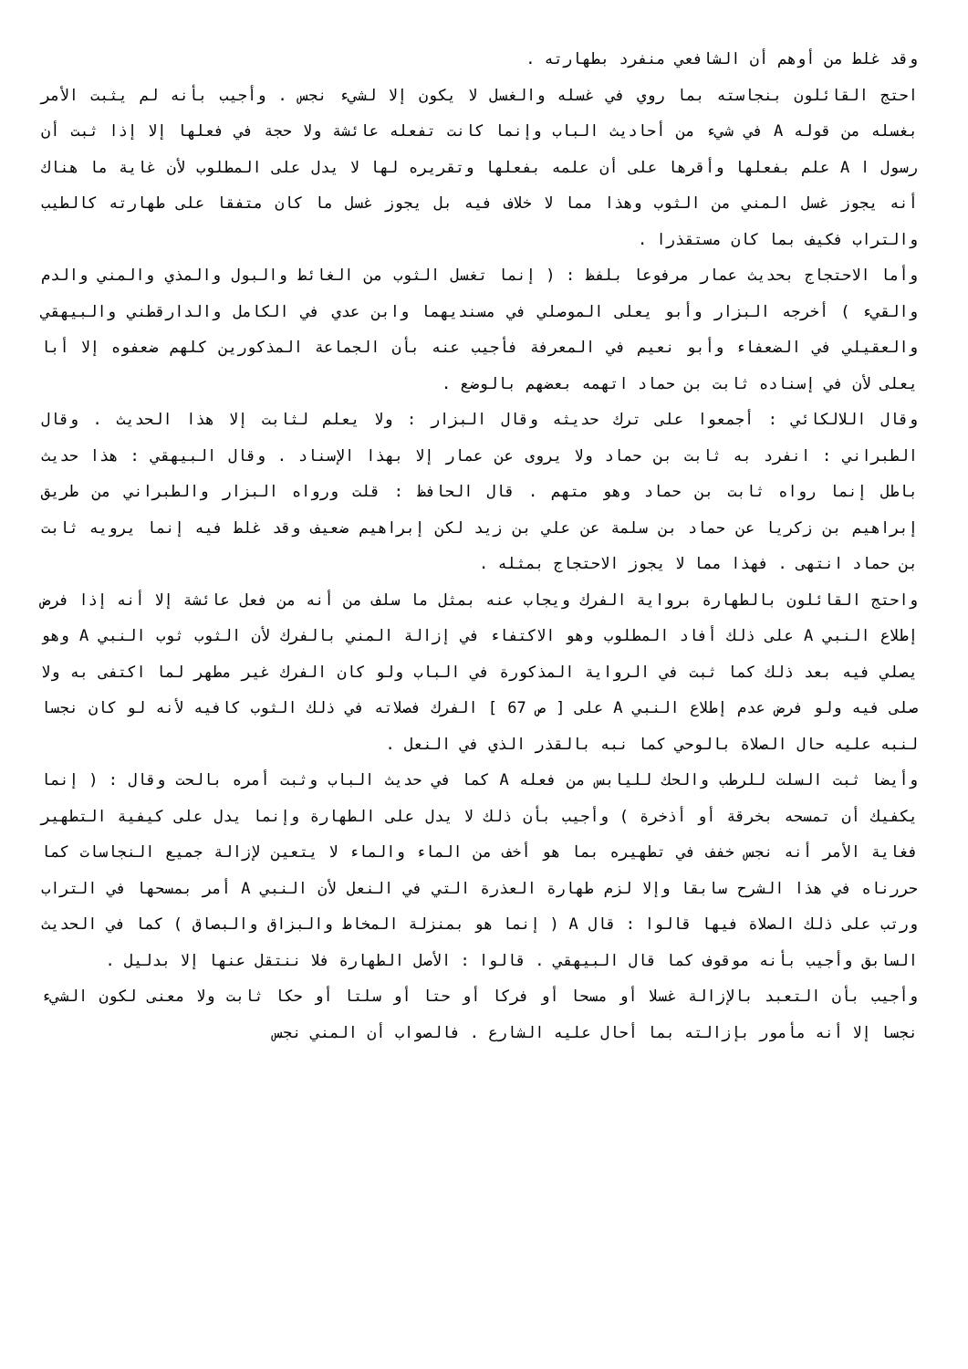وقد غلط من أوهم أن الشافعي منفرد بطهارته .
احتج القائلون بنجاسته بما روي في غسله والغسل لا يكون إلا لشيء نجس . وأجيب بأنه لم يثبت الأمر بغسله من قوله A في شيء من أحاديث الباب وإنما كانت تفعله عائشة ولا حجة في فعلها إلا إذا ثبت أن رسول ا A علم بفعلها وأقرها على أن علمه بفعلها وتقريره لها لا يدل على المطلوب لأن غاية ما هناك أنه يجوز غسل المني من الثوب وهذا مما لا خلاف فيه بل يجوز غسل ما كان متفقا على طهارته كالطيب والتراب فكيف بما كان مستقذرا .
وأما الاحتجاج بحديث عمار مرفوعا بلفظ : ( إنما تغسل الثوب من الغائط والبول والمذي والمني والدم والقيء ) أخرجه البزار وأبو يعلى الموصلي في مسنديهما وابن عدي في الكامل والدارقطني والبيهقي والعقيلي في الضعفاء وأبو نعيم في المعرفة فأجيب عنه بأن الجماعة المذكورين كلهم ضعفوه إلا أبا يعلى لأن في إسناده ثابت بن حماد اتهمه بعضهم بالوضع .
وقال اللالكائي : أجمعوا على ترك حديثه وقال البزار : ولا يعلم لثابت إلا هذا الحديث . وقال الطبراني : انفرد به ثابت بن حماد ولا يروى عن عمار إلا بهذا الإسناد . وقال البيهقي : هذا حديث باطل إنما رواه ثابت بن حماد وهو متهم . قال الحافظ : قلت ورواه البزار والطبراني من طريق إبراهيم بن زكريا عن حماد بن سلمة عن علي بن زيد لكن إبراهيم ضعيف وقد غلط فيه إنما يرويه ثابت بن حماد انتهى . فهذا مما لا يجوز الاحتجاج بمثله .
واحتج القائلون بالطهارة برواية الفرك ويجاب عنه بمثل ما سلف من أنه من فعل عائشة إلا أنه إذا فرض إطلاع النبي A على ذلك أفاد المطلوب وهو الاكتفاء في إزالة المني بالفرك لأن الثوب ثوب النبي A وهو يصلي فيه بعد ذلك كما ثبت في الرواية المذكورة في الباب ولو كان الفرك غير مطهر لما اكتفى به ولا صلى فيه ولو فرض عدم إطلاع النبي A على [ ص 67 ] الفرك فصلاته في ذلك الثوب كافيه لأنه لو كان نجسا لنبه عليه حال الصلاة بالوحي كما نبه بالقذر الذي في النعل .
وأيضا ثبت السلت للرطب والحك لليابس من فعله A كما في حديث الباب وثبت أمره بالحت وقال : ( إنما يكفيك أن تمسحه بخرقة أو أذخرة ) وأجيب بأن ذلك لا يدل على الطهارة وإنما يدل على كيفية التطهير فغاية الأمر أنه نجس خفف في تطهيره بما هو أخف من الماء والماء لا يتعين لإزالة جميع النجاسات كما حررناه في هذا الشرح سابقا وإلا لزم طهارة العذرة التي في النعل لأن النبي A أمر بمسحها في التراب ورتب على ذلك الصلاة فيها قالوا : قال A ( إنما هو بمنزلة المخاط والبزاق والبصاق ) كما في الحديث السابق وأجيب بأنه موقوف كما قال البيهقي . قالوا : الأصل الطهارة فلا ننتقل عنها إلا بدليل .
وأجيب بأن التعبد بالإزالة غسلا أو مسحا أو فركا أو حتا أو سلتا أو حكا ثابت ولا معنى لكون الشيء نجسا إلا أنه مأمور بإزالته بما أحال عليه الشارع . فالصواب أن المني نجس